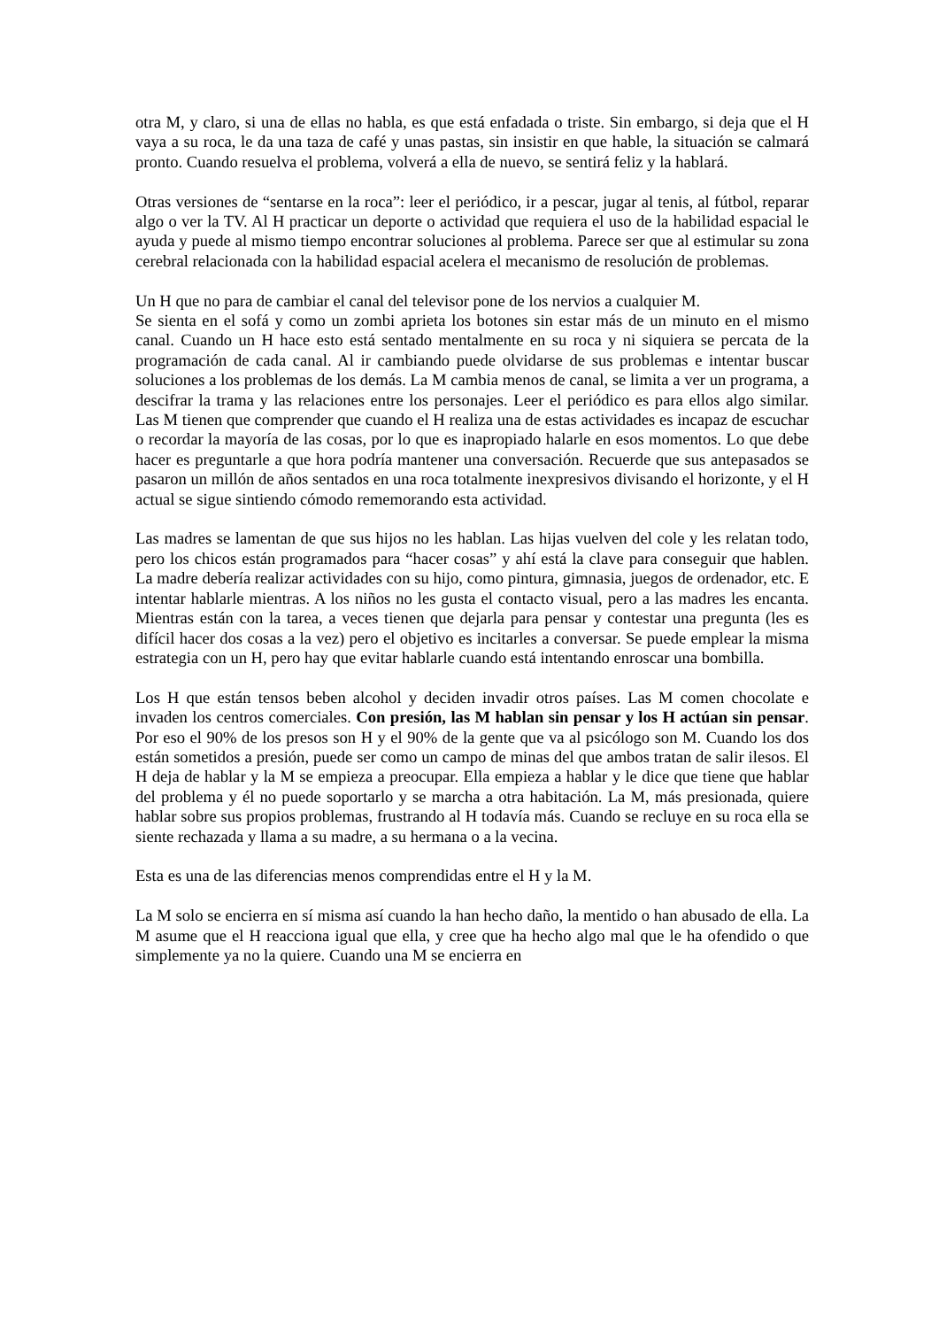otra M, y claro, si una de ellas no habla, es que está enfadada o triste. Sin embargo, si deja que el H vaya a su roca, le da una taza de café y unas pastas, sin insistir en que hable, la situación se calmará pronto. Cuando resuelva el problema, volverá a ella de nuevo, se sentirá feliz y la hablará.
Otras versiones de “sentarse en la roca”: leer el periódico, ir a pescar, jugar al tenis, al fútbol, reparar algo o ver la TV. Al H practicar un deporte o actividad que requiera el uso de la habilidad espacial le ayuda y puede al mismo tiempo encontrar soluciones al problema. Parece ser que al estimular su zona cerebral relacionada con la habilidad espacial acelera el mecanismo de resolución de problemas.
Un H que no para de cambiar el canal del televisor pone de los nervios a cualquier M.
Se sienta en el sofá y como un zombi aprieta los botones sin estar más de un minuto en el mismo canal. Cuando un H hace esto está sentado mentalmente en su roca y ni siquiera se percata de la programación de cada canal. Al ir cambiando puede olvidarse de sus problemas e intentar buscar soluciones a los problemas de los demás. La M cambia menos de canal, se limita a ver un programa, a descifrar la trama y las relaciones entre los personajes. Leer el periódico es para ellos algo similar. Las M tienen que comprender que cuando el H realiza una de estas actividades es incapaz de escuchar o recordar la mayoría de las cosas, por lo que es inapropiado halarle en esos momentos. Lo que debe hacer es preguntarle a que hora podría mantener una conversación. Recuerde que sus antepasados se pasaron un millón de años sentados en una roca totalmente inexpresivos divisando el horizonte, y el H actual se sigue sintiendo cómodo rememorando esta actividad.
Las madres se lamentan de que sus hijos no les hablan. Las hijas vuelven del cole y les relatan todo, pero los chicos están programados para “hacer cosas” y ahí está la clave para conseguir que hablen. La madre debería realizar actividades con su hijo, como pintura, gimnasia, juegos de ordenador, etc. E intentar hablarle mientras. A los niños no les gusta el contacto visual, pero a las madres les encanta. Mientras están con la tarea, a veces tienen que dejarla para pensar y contestar una pregunta (les es difícil hacer dos cosas a la vez) pero el objetivo es incitarles a conversar. Se puede emplear la misma estrategia con un H, pero hay que evitar hablarle cuando está intentando enroscar una bombilla.
Los H que están tensos beben alcohol y deciden invadir otros países. Las M comen chocolate e invaden los centros comerciales. Con presión, las M hablan sin pensar y los H actúan sin pensar. Por eso el 90% de los presos son H y el 90% de la gente que va al psicólogo son M. Cuando los dos están sometidos a presión, puede ser como un campo de minas del que ambos tratan de salir ilesos. El H deja de hablar y la M se empieza a preocupar. Ella empieza a hablar y le dice que tiene que hablar del problema y él no puede soportarlo y se marcha a otra habitación. La M, más presionada, quiere hablar sobre sus propios problemas, frustrando al H todavía más. Cuando se recluye en su roca ella se siente rechazada y llama a su madre, a su hermana o a la vecina.
Esta es una de las diferencias menos comprendidas entre el H y la M.
La M solo se encierra en sí misma así cuando la han hecho daño, la mentido o han abusado de ella. La M asume que el H reacciona igual que ella, y cree que ha hecho algo mal que le ha ofendido o que simplemente ya no la quiere. Cuando una M se encierra en